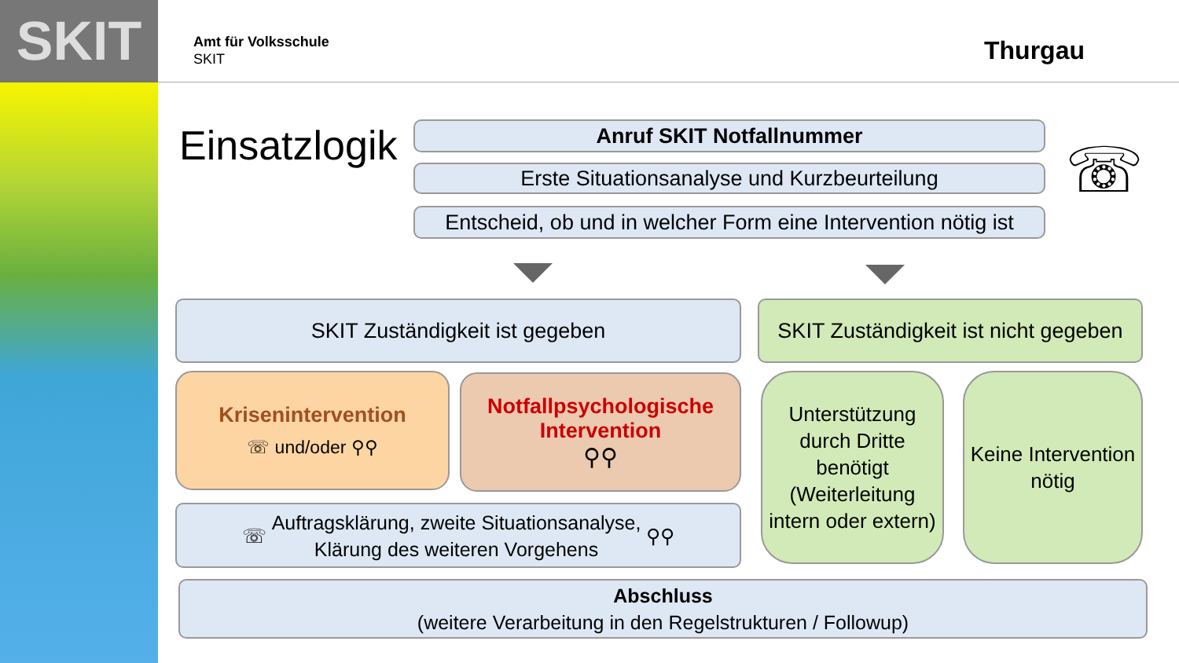SKIT
Amt für Volksschule
SKIT
Thurgau
Einsatzlogik Anruf SKIT Notfallnummer
Erste Situationsanalyse und Kurzbeurteilung
Entscheid, ob und in welcher Form eine Intervention nötig ist
☏
SKIT Zuständigkeit ist gegeben
SKIT Zuständigkeit ist nicht gegeben
Krisenintervention
☏ und/oder ⚲⚲
Notfallpsychologische
Intervention
⚲⚲
Unterstützung durch Dritte benötigt (Weiterleitung intern oder extern)
Keine Intervention nötig
☏ Auftragsklärung, zweite Situationsanalyse,
Klärung des weiteren Vorgehens ⚲⚲
Abschluss
(weitere Verarbeitung in den Regelstrukturen / Followup)